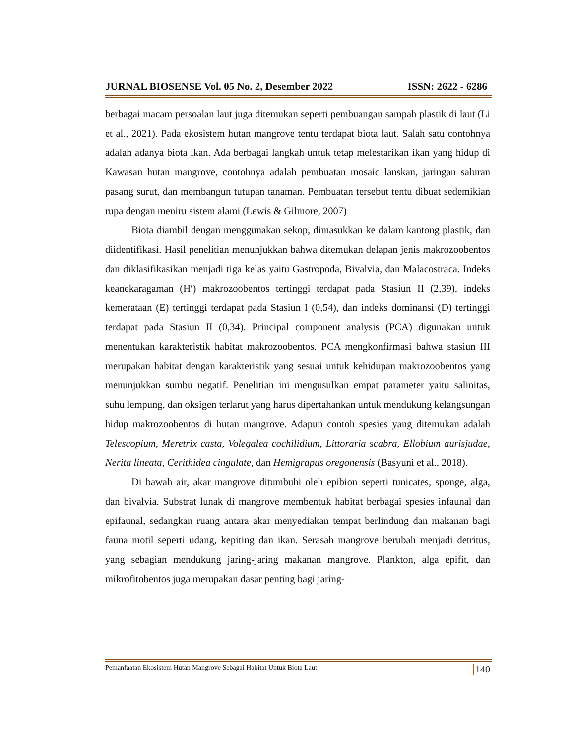JURNAL BIOSENSE Vol. 05 No. 2, Desember 2022 ISSN: 2622 - 6286
berbagai macam persoalan laut juga ditemukan seperti pembuangan sampah plastik di laut (Li et al., 2021). Pada ekosistem hutan mangrove tentu terdapat biota laut. Salah satu contohnya adalah adanya biota ikan. Ada berbagai langkah untuk tetap melestarikan ikan yang hidup di Kawasan hutan mangrove, contohnya adalah pembuatan mosaic lanskan, jaringan saluran pasang surut, dan membangun tutupan tanaman. Pembuatan tersebut tentu dibuat sedemikian rupa dengan meniru sistem alami (Lewis & Gilmore, 2007)
Biota diambil dengan menggunakan sekop, dimasukkan ke dalam kantong plastik, dan diidentifikasi. Hasil penelitian menunjukkan bahwa ditemukan delapan jenis makrozoobentos dan diklasifikasikan menjadi tiga kelas yaitu Gastropoda, Bivalvia, dan Malacostraca. Indeks keanekaragaman (H′) makrozoobentos tertinggi terdapat pada Stasiun II (2,39), indeks kemerataan (E) tertinggi terdapat pada Stasiun I (0,54), dan indeks dominansi (D) tertinggi terdapat pada Stasiun II (0,34). Principal component analysis (PCA) digunakan untuk menentukan karakteristik habitat makrozoobentos. PCA mengkonfirmasi bahwa stasiun III merupakan habitat dengan karakteristik yang sesuai untuk kehidupan makrozoobentos yang menunjukkan sumbu negatif. Penelitian ini mengusulkan empat parameter yaitu salinitas, suhu lempung, dan oksigen terlarut yang harus dipertahankan untuk mendukung kelangsungan hidup makrozoobentos di hutan mangrove. Adapun contoh spesies yang ditemukan adalah Telescopium, Meretrix casta, Volegalea cochilidium, Littoraria scabra, Ellobium aurisjudae, Nerita lineata, Cerithidea cingulate, dan Hemigrapus oregonensis (Basyuni et al., 2018).
Di bawah air, akar mangrove ditumbuhi oleh epibion seperti tunicates, sponge, alga, dan bivalvia. Substrat lunak di mangrove membentuk habitat berbagai spesies infaunal dan epifaunal, sedangkan ruang antara akar menyediakan tempat berlindung dan makanan bagi fauna motil seperti udang, kepiting dan ikan. Serasah mangrove berubah menjadi detritus, yang sebagian mendukung jaring-jaring makanan mangrove. Plankton, alga epifit, dan mikrofitobentos juga merupakan dasar penting bagi jaring-
Pemanfaatan Ekosistem Hutan Mangrove Sebagai Habitat Untuk Biota Laut 140